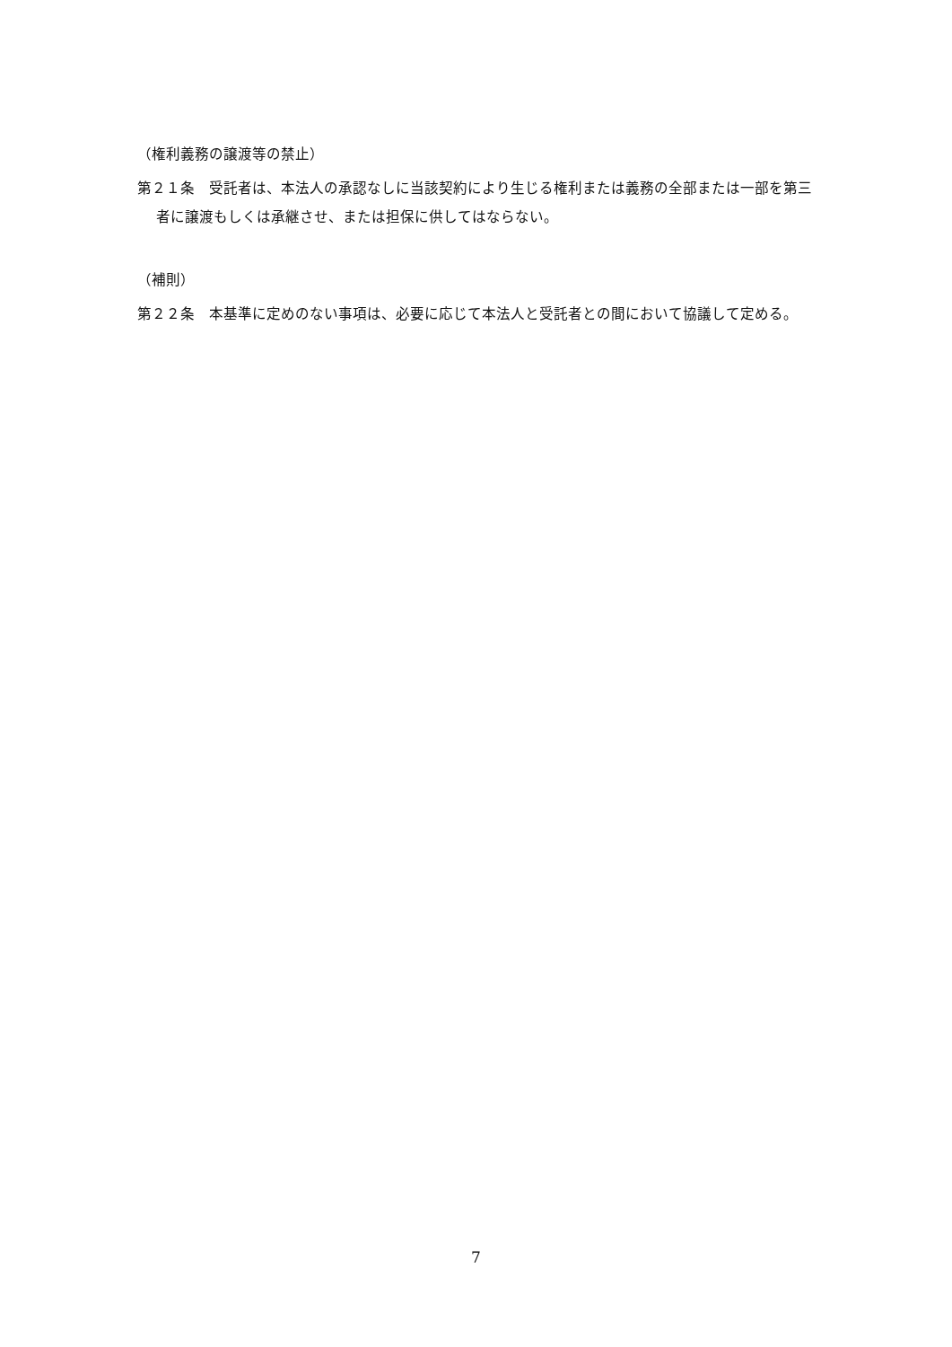（権利義務の譲渡等の禁止）
第２１条　受託者は、本法人の承認なしに当該契約により生じる権利または義務の全部または一部を第三者に譲渡もしくは承継させ、または担保に供してはならない。
（補則）
第２２条　本基準に定めのない事項は、必要に応じて本法人と受託者との間において協議して定める。
7